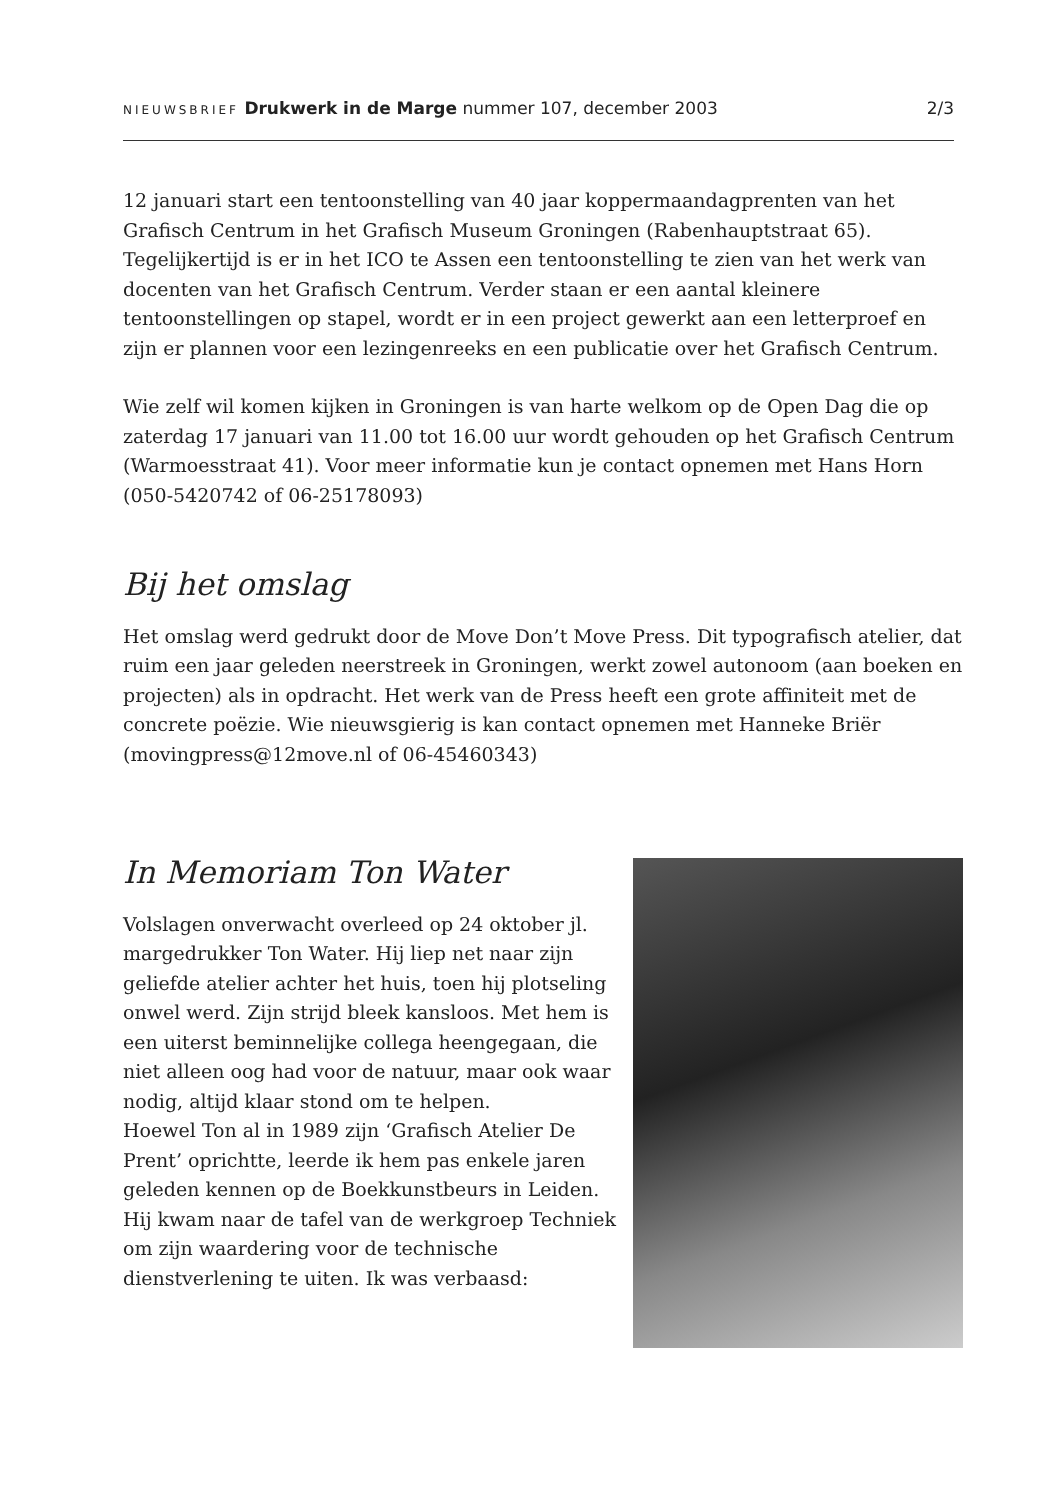NIEUWSBRIEF Drukwerk in de Marge nummer 107, december 2003
2/3
12 januari start een tentoonstelling van 40 jaar koppermaandagprenten van het Grafisch Centrum in het Grafisch Museum Groningen (Rabenhauptstraat 65). Tegelijkertijd is er in het ICO te Assen een tentoonstelling te zien van het werk van docenten van het Grafisch Centrum. Verder staan er een aantal kleinere tentoonstellingen op stapel, wordt er in een project gewerkt aan een letterproef en zijn er plannen voor een lezingenreeks en een publicatie over het Grafisch Centrum.
Wie zelf wil komen kijken in Groningen is van harte welkom op de Open Dag die op zaterdag 17 januari van 11.00 tot 16.00 uur wordt gehouden op het Grafisch Centrum (Warmoesstraat 41). Voor meer informatie kun je contact opnemen met Hans Horn (050-5420742 of 06-25178093)
Bij het omslag
Het omslag werd gedrukt door de Move Don’t Move Press. Dit typografisch atelier, dat ruim een jaar geleden neerstreek in Groningen, werkt zowel autonoom (aan boeken en projecten) als in opdracht. Het werk van de Press heeft een grote affiniteit met de concrete poëzie. Wie nieuwsgierig is kan contact opnemen met Hanneke Briër (movingpress@12move.nl of 06-45460343)
In Memoriam Ton Water
Volslagen onverwacht overleed op 24 oktober jl. margedrukker Ton Water. Hij liep net naar zijn geliefde atelier achter het huis, toen hij plotseling onwel werd. Zijn strijd bleek kansloos. Met hem is een uiterst beminnelijke collega heengegaan, die niet alleen oog had voor de natuur, maar ook waar nodig, altijd klaar stond om te helpen.
Hoewel Ton al in 1989 zijn ‘Grafisch Atelier De Prent’ oprichtte, leerde ik hem pas enkele jaren geleden kennen op de Boekkunstbeurs in Leiden. Hij kwam naar de tafel van de werkgroep Techniek om zijn waardering voor de technische dienstverlening te uiten. Ik was verbaasd: